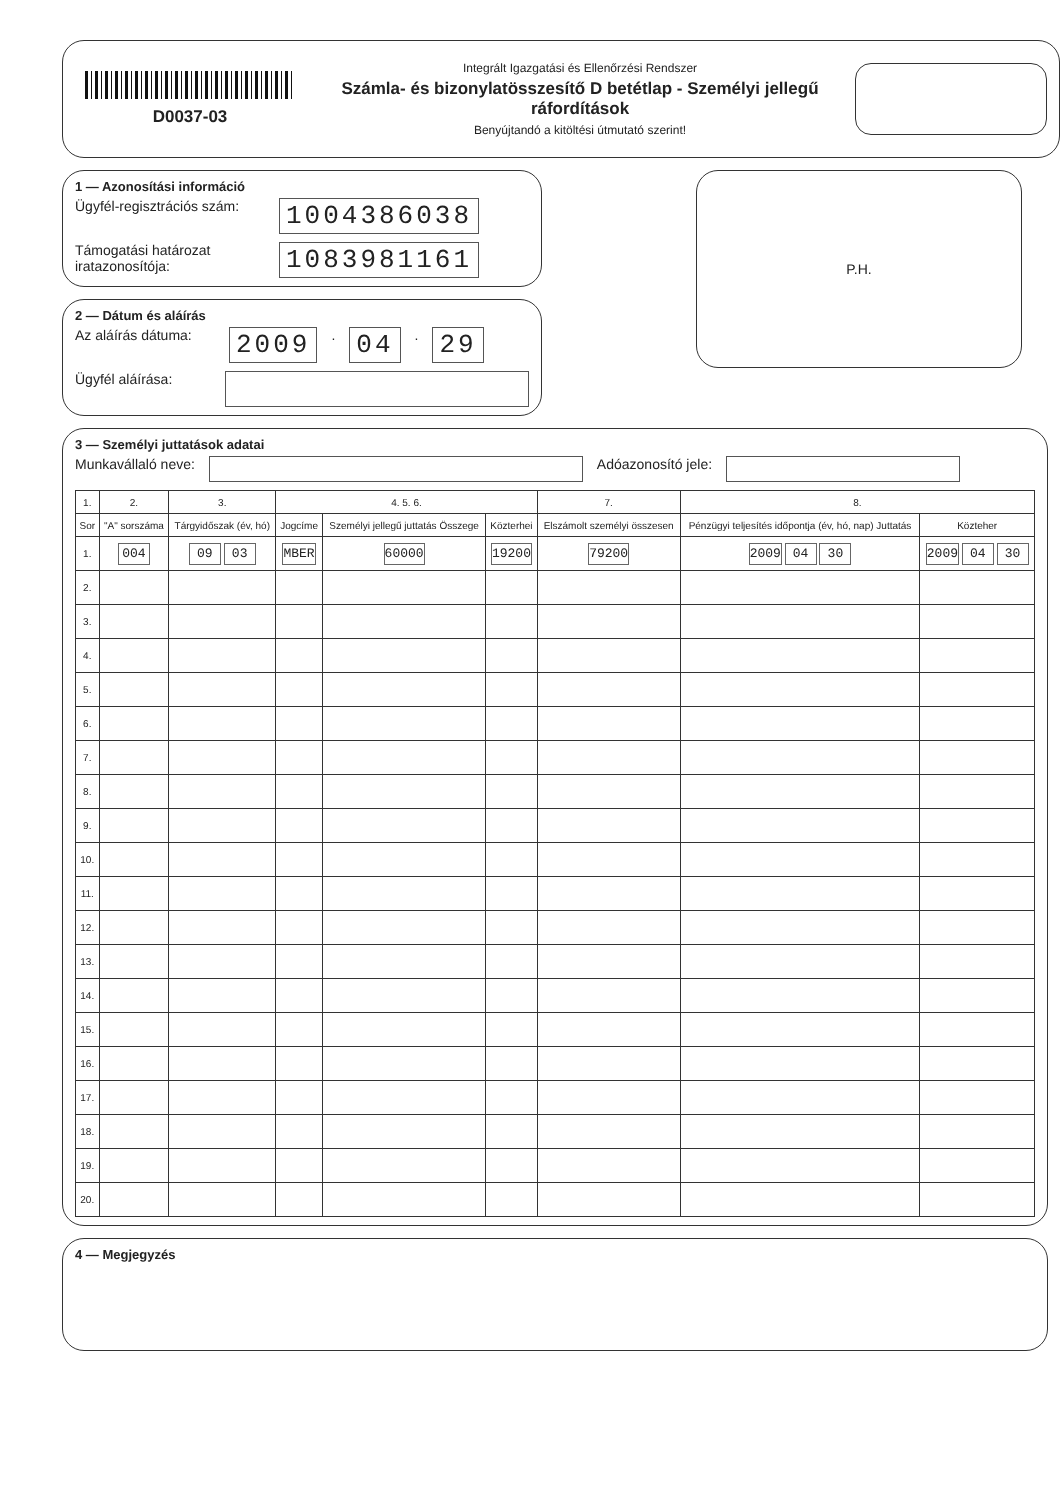D0037-03
Integrált Igazgatási és Ellenőrzési Rendszer
Számla- és bizonylatösszesítő D betétlap - Személyi jellegű ráfordítások
Benyújtandó a kitöltési útmutató szerint!
1 — Azonosítási információ
Ügyfél-regisztrációs szám: 1004386038
Támogatási határozat iratazonosítója: 1083981161
2 — Dátum és aláírás
Az aláírás dátuma: 2009. 04. 29
Ügyfél aláírása:
P.H.
3 — Személyi juttatások adatai
Munkavállaló neve: Adóazonosító jele:
| 1. | 2. | 3. | 4. 5. 6. | | | 7. | 8. | |
| --- | --- | --- | --- | --- | --- | --- | --- | --- |
| Sor | "A" sorszáma | Tárgyidőszak (év, hó) | Jogcíme | Személyi jellegű juttatás Összege | Közterhei | Elszámolt személyi összesen | Pénzügyi teljesítés időpontja (év, hó, nap) Juttatás | Közteher |
| 1. | 004 | 09 03 | MBER | 60000 | 19200 | 79200 | 2009 04 30 | 2009 04 30 |
| 2. | | | | | | | | |
| 3. | | | | | | | | |
| 4. | | | | | | | | |
| 5. | | | | | | | | |
| 6. | | | | | | | | |
| 7. | | | | | | | | |
| 8. | | | | | | | | |
| 9. | | | | | | | | |
| 10. | | | | | | | | |
| 11. | | | | | | | | |
| 12. | | | | | | | | |
| 13. | | | | | | | | |
| 14. | | | | | | | | |
| 15. | | | | | | | | |
| 16. | | | | | | | | |
| 17. | | | | | | | | |
| 18. | | | | | | | | |
| 19. | | | | | | | | |
| 20. | | | | | | | | |
4 — Megjegyzés